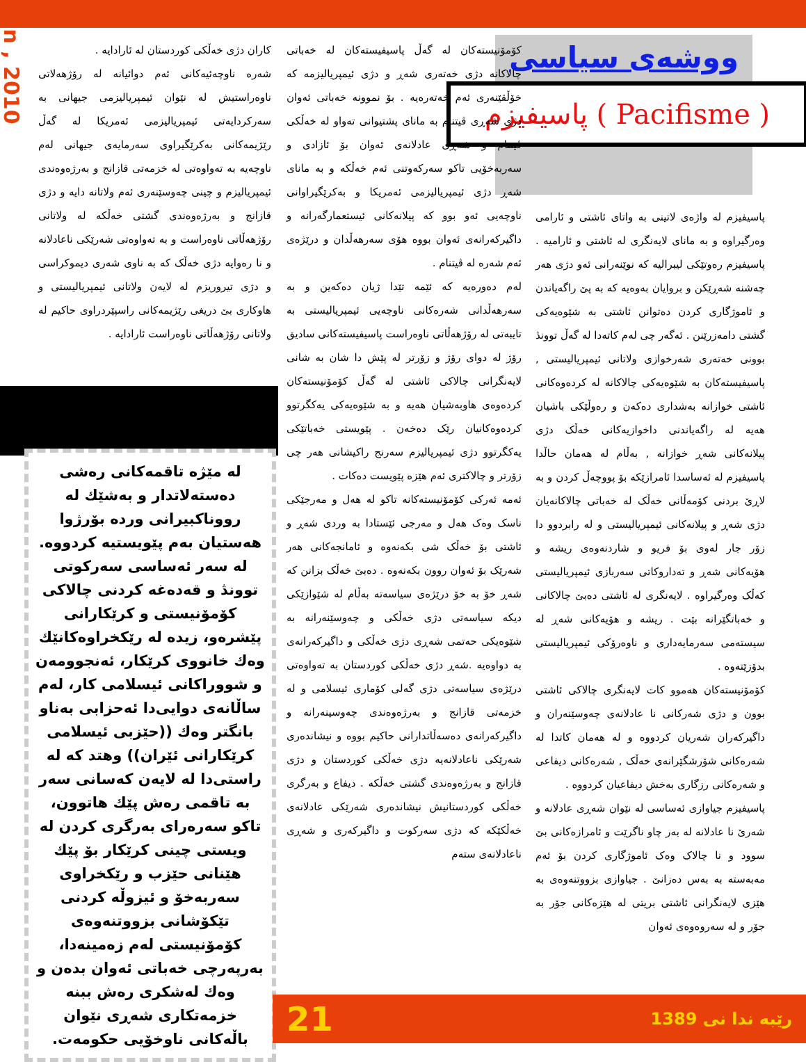Jan , 2010
ووشەی سیاسی
پاسیفیزم ( Pacifisme )
پاسیفیزم لە واژەی لاتینی بە واتای ئاشتی و ئارامی وەرگیراوە و بە مانای لایەنگری لە ئاشتی و ئارامیە . پاسیفیزم رەوتێکی لیبرالیە کە نوێنەرانی ئەو دژی هەر چەشنە شەڕێکن و بروایان بەوەیە کە بە پێ راگەیاندن و ئاموژگاری کردن دەتوانن ئاشتی بە شێوەیەکی گشتی دامەزرێنن . ئەگەر چی لەم کاتەدا لە گەڵ توونڎ بوونی خەتەری شەرخوازی ولاتانی ئیمپریالیستی , پاسیفیستەکان بە شێوەیەکی چالاکانە لە کردەوەکانی ئاشتی خوازانە بەشداری دەکەن و رەوڵێکی باشیان هەیە لە راگەیاندنی داخوازیەکانی خەڵک دژی پیلانەکانی شەڕ خوازانە , بەڵام لە هەمان حاڵدا پاسیفیزم لە ئەساسدا ئامرازێکە بۆ پووچەڵ کردن و بە لاڕێ بردنی کۆمەڵانی خەڵک لە خەباتی چالاکانەیان دژی شەڕ و پیلانەکانی ئیمپریالیستی و لە رابردوو دا زۆر جار لەوی بۆ فریو و شاردنەوەی ریشە و هۆیەکانی شەڕ و تەداروکاتی سەربازی ئیمپریالیستی کەڵک وەرگیراوە . لایەنگری لە ئاشتی دەبێ چالاکانی و خەباتگێرانە بێت . ریشە و هۆیەکانی شەڕ لە سیستەمی سەرمایەداری و ناوەرۆکی ئیمپریالیستی بدۆزێتەوە .
کۆمۆنیستەکان هەموو کات لایەنگری چالاکی ئاشتی بوون و دژی شەرکانی نا عادلانەی چەوسێنەران و داگیرکەران شەریان کردووە و لە هەمان کاتدا لە شەرەکانی شۆرشگێرانەی خەڵک , شەرەکانی دیفاعی و شەرەکانی رزگاری بەخش دیفاعیان کردووە .
پاسیفیزم جیاوازی ئەساسی لە نێوان شەڕی عادلانە و شەرێ نا عادلانە لە بەر چاو ناگرێت و ئامرازەکانی بێ سوود و نا چالاک وەک ئاموژگاری کردن بۆ ئەم مەبەستە بە بەس دەزانێ . جیاوازی بزووتنەوەی بە هێزی لایەنگرانی ئاشتی بریتی لە هێزەکانی جۆر بە جۆر و لە سەروەوەی ئەوان
کۆمۆنیستەکان لە گەڵ پاسیفیستەکان لە خەباتی چالاکانە دژی خەتەری شەڕ و دژی ئیمپریالیزمە کە خۆڵقێنەری ئەم خەتەرەیە . بۆ نموونە خەباتی ئەوان دژی شەڕی ڤیتنام بە مانای پشتیوانی تەواو لە خەڵکی ڤیتنام و شەڕی عادلانەی ئەوان بۆ ئازادی و سەربەخۆیی تاکو سەرکەوتنی ئەم خەڵکە و بە مانای شەڕ دژی ئیمپریالیزمی ئەمریکا و بەکرێگیراوانی ناوچەیی ئەو بوو کە پیلانەکانی ئیستعمارگەرانە و داگیرکەرانەی ئەوان بووە هۆی سەرهەڵدان و درێژەی ئەم شەرە لە ڤیتنام .
لەم دەورەیە کە ئێمە تێدا ژیان دەکەین و بە سەرهەڵدانی شەرەکانی ناوچەیی ئیمپریالیستی بە تایبەتی لە رۆژهەڵاتی ناوەراست پاسیفیستەکانی سادیق رۆژ لە دوای رۆژ و زۆرتر لە پێش دا شان بە شانی لایەنگرانی چالاکی ئاشتی لە گەڵ کۆمۆنیستەکان کردەوەی هاوبەشیان هەیە و بە شێوەیەکی یەکگرتوو کردەوەکانیان رێک دەخەن . پێویستی خەباتێکی یەکگرتوو دژی ئیمپریالیزم سەرنج راکیشانی هەر چی زۆرتر و چالاکتری ئەم هێزە پێویست دەکات .
ئەمە ئەرکی کۆمۆنیستەکانە تاکو لە هەل و مەرجێکی ناسک وەک هەل و مەرجی ئێستادا بە وردی شەڕ و ئاشتی بۆ خەڵک شی بکەنەوە و ئامانجەکانی هەر شەرێک بۆ ئەوان روون بکەنەوە . دەبێ خەڵک بزانن کە شەڕ خۆ بە خۆ درێژەی سیاسەتە بەڵام لە شێوازێکی دیکە سیاسەتی دژی خەڵکی و چەوسێنەرانە بە شێوەیکی حەتمی شەڕی دژی خەڵکی و داگیرکەرانەی بە دواوەیە .شەڕ دژی خەڵکی کوردستان بە تەواوەتی درێژەی سیاسەتی دژی گەلی کۆماری ئیسلامی و لە خزمەتی قازانج و بەرژەوەندی چەوسینەرانە و داگیرکەرانەی دەسەڵاتدارانی حاکیم بووە و نیشاندەری شەرێکی ناعادلانەیە دژی خەڵکی کوردستان و دژی قازانج و بەرژەوەندی گشتی خەڵکە . دیفاع و بەرگری خەڵکی کوردستانیش نیشاندەری شەرێکی عادلانەی خەڵکێکە کە دژی سەرکوت و داگیرکەری و شەڕی ناعادلانەی ستەم
کاران دژی خەڵکی کوردستان لە ئارادایە .
شەرە ناوچەئیەکانی ئەم دوائیانە لە رۆژهەلاتی ناوەراستیش لە نێوان ئیمپریالیزمی جیهانی بە سەرکردایەتی ئیمپریالیزمی ئەمریکا لە گەڵ رێژیمەکانی بەکرێگیراوی سەرمایەی جیهانی لەم ناوچەیە بە تەواوەتی لە خزمەتی قازانج و بەرژەوەندی ئیمپریالیزم و چینی چەوسێنەری ئەم ولاتانە دایە و دژی قازانج و بەرژەوەندی گشتی خەڵکە لە ولاتانی رۆژهەڵاتی ناوەراست و بە تەواوەتی شەرێکی ناعادلانە و نا رەوایە دژی خەڵک کە بە ناوی شەری دیموکراسی و دژی تیروریزم لە لایەن ولاتانی ئیمپریالیستی و هاوکاری بێ دریغی رێژیمەکانی راسپێردراوی حاکیم لە ولاتانی رۆژهەڵاتی ناوەراست ئارادایە .
لە مێژە تاقمەکانی رەشی دەستەلاتدار و بەشێك لە رووناكبیرانی وردە بۆرژوا هەستیان بەم پێویستیە كردووە. لە سەر ئەساسی سەركوتی توونڎ و قەدەغە كردنی چالاكی كۆمۆنیستی و كرێكارانی پێشرەو، زیدە لە رێكخراوەكانێك وەك خانووی كرێكار، ئەنجوومەن و شووراكانی ئیسلامی كار، لەم ساڵانەی دوایی‌دا ئەحزابی بەناو بانگتر وەك ((حێزبی ئیسلامی كرێكارانی ئێران)) وهتد كە لە راستی‌دا لە لایەن كەسانی سەر بە تاقمی رەش پێك هاتوون، تاكو سەرەرای بەرگری كردن لە ویستی چینی كرێكار بۆ پێك هێنانی حێزب و رێكخراوی سەربەخۆ و ئیزوڵە كردنی تێكۆشانی بزووتنەوەی كۆمۆنیستی لەم زەمینەدا، بەرپەرچی خەباتی ئەوان بدەن و وەك لەشكری رەش ببنە خزمەتكاری شەڕی نێوان باڵەكانی ناوخۆیی حكومەت.
21 رێبە ندا نی 1389